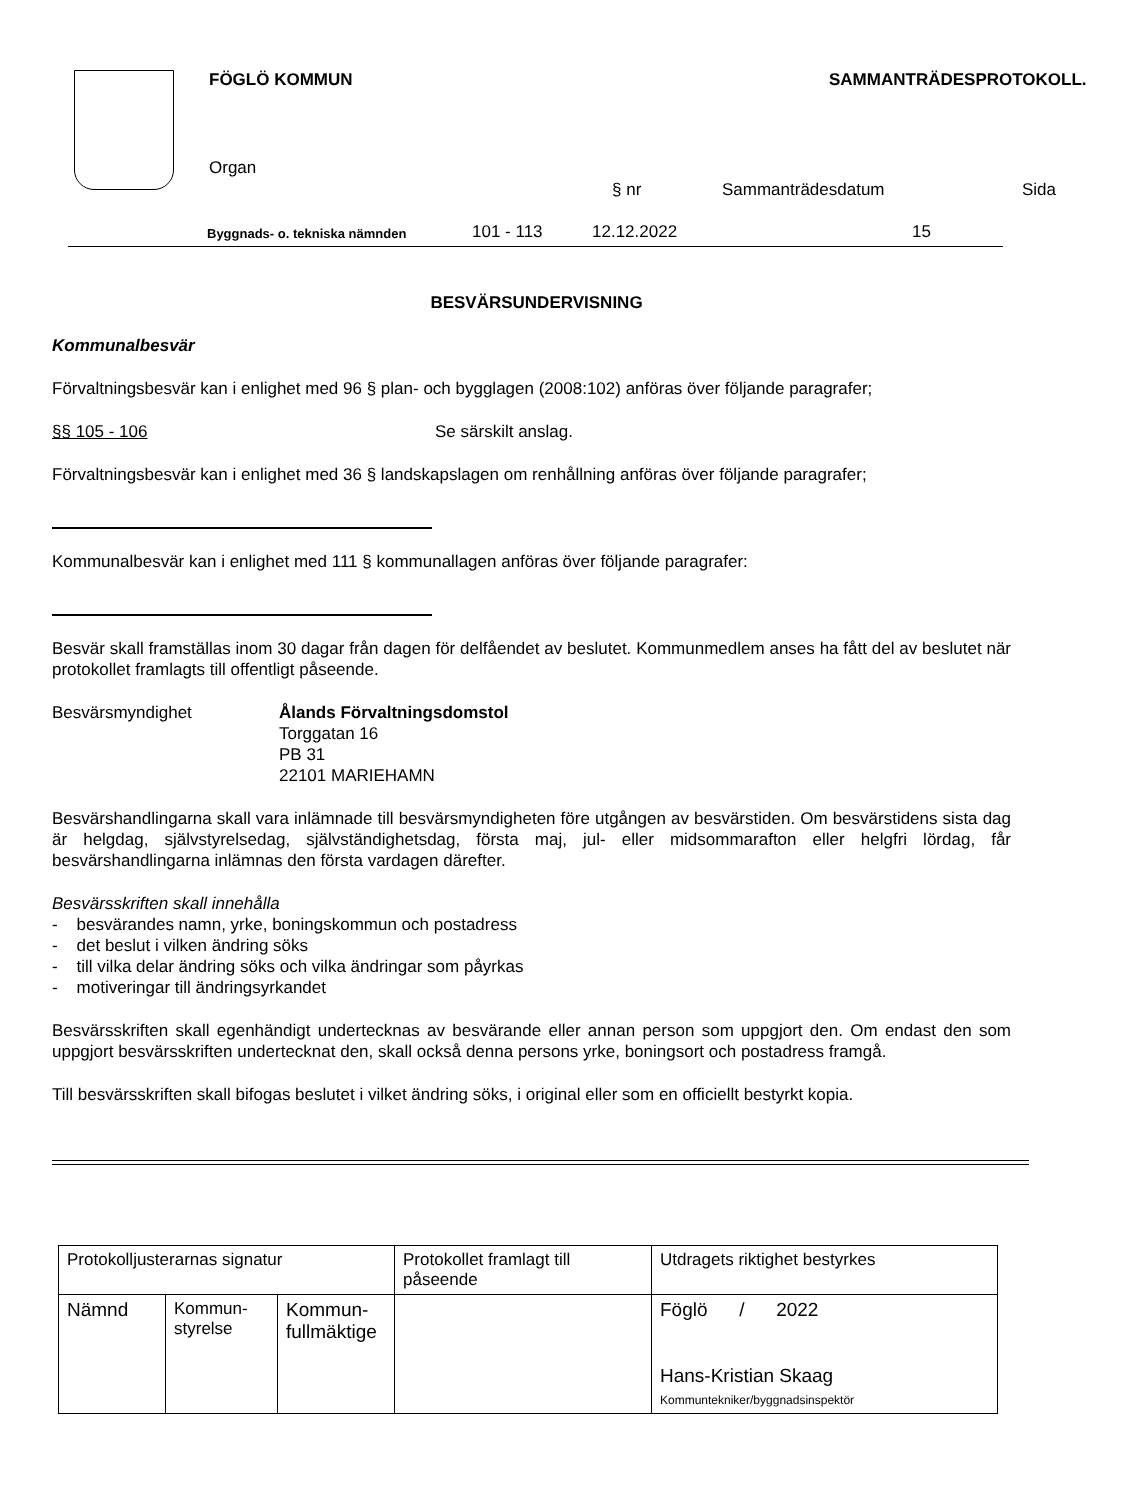FÖGLÖ KOMMUN
SAMMANTRÄDESPROTOKOLL.
Organ
§ nr
Sammanträdesdatum
Sida
Byggnads- o. tekniska nämnden
101 - 113
12.12.2022
15
BESVÄRSUNDERVISNING
Kommunalbesvär
Förvaltningsbesvär kan i enlighet med 96 § plan- och bygglagen (2008:102) anföras över följande paragrafer;
§§ 105 - 106 Se särskilt anslag.
Förvaltningsbesvär kan i enlighet med 36 § landskapslagen om renhållning anföras över följande paragrafer;
Kommunalbesvär kan i enlighet med 111 § kommunallagen anföras över följande paragrafer:
Besvär skall framställas inom 30 dagar från dagen för delfåendet av beslutet. Kommunmedlem anses ha fått del av beslutet när protokollet framlagts till offentligt påseende.
Besvärsmyndighet Ålands Förvaltningsdomstol
Torggatan 16
PB 31
22101 MARIEHAMN
Besvärshandlingarna skall vara inlämnade till besvärsmyndigheten före utgången av besvärstiden. Om besvärstidens sista dag är helgdag, självstyrelsedag, självständighetsdag, första maj, jul- eller midsommarafton eller helgfri lördag, får besvärshandlingarna inlämnas den första vardagen därefter.
Besvärsskriften skall innehålla
- besvärandes namn, yrke, boningskommun och postadress
- det beslut i vilken ändring söks
- till vilka delar ändring söks och vilka ändringar som påyrkas
- motiveringar till ändringsyrkandet
Besvärsskriften skall egenhändigt undertecknas av besvärande eller annan person som uppgjort den. Om endast den som uppgjort besvärsskriften undertecknat den, skall också denna persons yrke, boningsort och postadress framgå.
Till besvärsskriften skall bifogas beslutet i vilket ändring söks, i original eller som en officiellt bestyrkt kopia.
| Protokolljusterarnas signatur | | | Protokollet framlagt till påseende | Utdragets riktighet bestyrkes |
| Nämnd | Kommun- styrelse | Kommun- fullmäktige | | Föglö / 2022 Hans-Kristian Skaag Kommuntekniker/byggnadsinspektör |